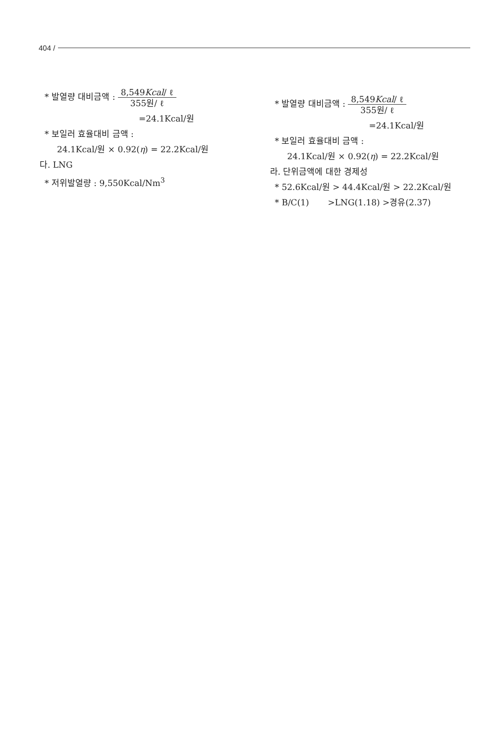404 /
* 발열량 대비금액 : 8,549Kcal/ ℓ
355원/ ℓ
=24.1Kcal/원
* 보일러 효율대비 금액 :
24.1Kcal/원 × 0.92(η) = 22.2Kcal/원
다. LNG
* 저위발열량 : 9,550Kcal/Nm<sup>3</sup>
* 발열량 대비금액 : 8,549Kcal/ ℓ
355원/ ℓ
=24.1Kcal/원
* 보일러 효율대비 금액 :
24.1Kcal/원 × 0.92(η) = 22.2Kcal/원
라. 단위금액에 대한 경제성
* 52.6Kcal/원 > 44.4Kcal/원 > 22.2Kcal/원
* B/C(1) >LNG(1.18) >경유(2.37)